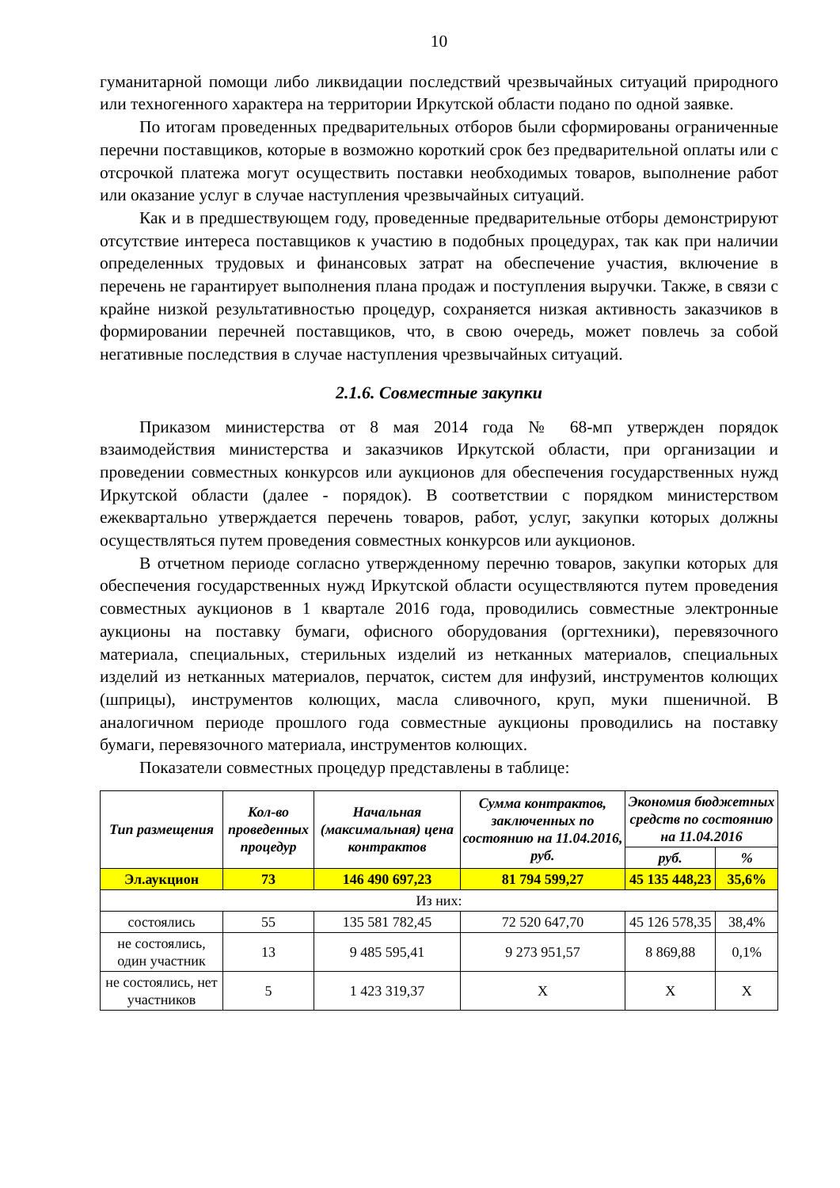10
гуманитарной помощи либо ликвидации последствий чрезвычайных ситуаций природного или техногенного характера на территории Иркутской области подано по одной заявке.
По итогам проведенных предварительных отборов были сформированы ограниченные перечни поставщиков, которые в возможно короткий срок без предварительной оплаты или с отсрочкой платежа могут осуществить поставки необходимых товаров, выполнение работ или оказание услуг в случае наступления чрезвычайных ситуаций.
Как и в предшествующем году, проведенные предварительные отборы демонстрируют отсутствие интереса поставщиков к участию в подобных процедурах, так как при наличии определенных трудовых и финансовых затрат на обеспечение участия, включение в перечень не гарантирует выполнения плана продаж и поступления выручки. Также, в связи с крайне низкой результативностью процедур, сохраняется низкая активность заказчиков в формировании перечней поставщиков, что, в свою очередь, может повлечь за собой негативные последствия в случае наступления чрезвычайных ситуаций.
2.1.6. Совместные закупки
Приказом министерства от 8 мая 2014 года № 68-мп утвержден порядок взаимодействия министерства и заказчиков Иркутской области, при организации и проведении совместных конкурсов или аукционов для обеспечения государственных нужд Иркутской области (далее - порядок). В соответствии с порядком министерством ежеквартально утверждается перечень товаров, работ, услуг, закупки которых должны осуществляться путем проведения совместных конкурсов или аукционов.
В отчетном периоде согласно утвержденному перечню товаров, закупки которых для обеспечения государственных нужд Иркутской области осуществляются путем проведения совместных аукционов в 1 квартале 2016 года, проводились совместные электронные аукционы на поставку бумаги, офисного оборудования (оргтехники), перевязочного материала, специальных, стерильных изделий из нетканных материалов, специальных изделий из нетканных материалов, перчаток, систем для инфузий, инструментов колющих (шприцы), инструментов колющих, масла сливочного, круп, муки пшеничной. В аналогичном периоде прошлого года совместные аукционы проводились на поставку бумаги, перевязочного материала, инструментов колющих.
Показатели совместных процедур представлены в таблице:
| Тип размещения | Кол-во проведенных процедур | Начальная (максимальная) цена контрактов | Сумма контрактов, заключенных по состоянию на 11.04.2016, руб. | Экономия бюджетных средств по состоянию на 11.04.2016 | |
| --- | --- | --- | --- | --- | --- |
| | | | | руб. | % |
| Эл.аукцион | 73 | 146 490 697,23 | 81 794 599,27 | 45 135 448,23 | 35,6% |
| Из них: | | | | | |
| состоялись | 55 | 135 581 782,45 | 72 520 647,70 | 45 126 578,35 | 38,4% |
| не состоялись, один участник | 13 | 9 485 595,41 | 9 273 951,57 | 8 869,88 | 0,1% |
| не состоялись, нет участников | 5 | 1 423 319,37 | Х | Х | Х |